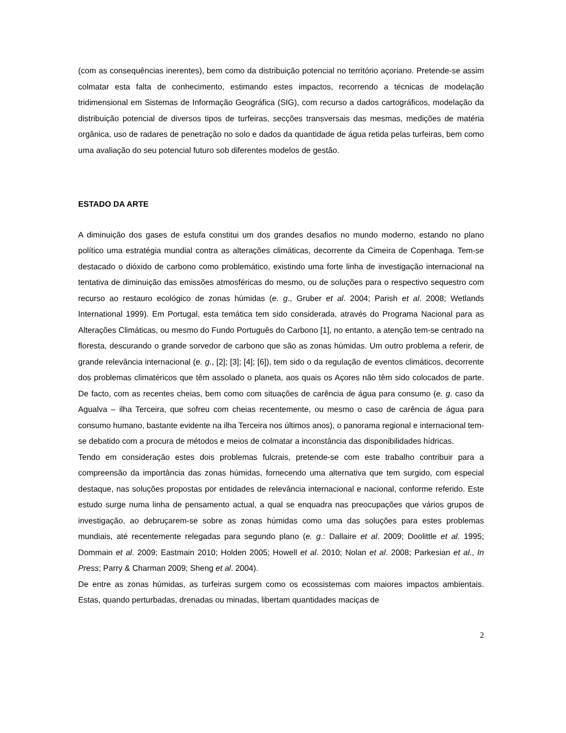(com as consequências inerentes), bem como da distribuição potencial no território açoriano. Pretende-se assim colmatar esta falta de conhecimento, estimando estes impactos, recorrendo a técnicas de modelação tridimensional em Sistemas de Informação Geográfica (SIG), com recurso a dados cartográficos, modelação da distribuição potencial de diversos tipos de turfeiras, secções transversais das mesmas, medições de matéria orgânica, uso de radares de penetração no solo e dados da quantidade de água retida pelas turfeiras, bem como uma avaliação do seu potencial futuro sob diferentes modelos de gestão.
ESTADO DA ARTE
A diminuição dos gases de estufa constitui um dos grandes desafios no mundo moderno, estando no plano político uma estratégia mundial contra as alterações climáticas, decorrente da Cimeira de Copenhaga. Tem-se destacado o dióxido de carbono como problemático, existindo uma forte linha de investigação internacional na tentativa de diminuição das emissões atmosféricas do mesmo, ou de soluções para o respectivo sequestro com recurso ao restauro ecológico de zonas húmidas (e. g., Gruber et al. 2004; Parish et al. 2008; Wetlands International 1999). Em Portugal, esta temática tem sido considerada, através do Programa Nacional para as Alterações Climáticas, ou mesmo do Fundo Português do Carbono [1], no entanto, a atenção tem-se centrado na floresta, descurando o grande sorvedor de carbono que são as zonas húmidas. Um outro problema a referir, de grande relevância internacional (e. g., [2]; [3]; [4]; [6]), tem sido o da regulação de eventos climáticos, decorrente dos problemas climatéricos que têm assolado o planeta, aos quais os Açores não têm sido colocados de parte. De facto, com as recentes cheias, bem como com situações de carência de água para consumo (e. g. caso da Agualva – ilha Terceira, que sofreu com cheias recentemente, ou mesmo o caso de carência de água para consumo humano, bastante evidente na ilha Terceira nos últimos anos), o panorama regional e internacional tem-se debatido com a procura de métodos e meios de colmatar a inconstância das disponibilidades hídricas.
Tendo em consideração estes dois problemas fulcrais, pretende-se com este trabalho contribuir para a compreensão da importância das zonas húmidas, fornecendo uma alternativa que tem surgido, com especial destaque, nas soluções propostas por entidades de relevância internacional e nacional, conforme referido. Este estudo surge numa linha de pensamento actual, a qual se enquadra nas preocupações que vários grupos de investigação, ao debruçarem-se sobre as zonas húmidas como uma das soluções para estes problemas mundiais, até recentemente relegadas para segundo plano (e. g.: Dallaire et al. 2009; Doolittle et al. 1995; Dommain et al. 2009; Eastmain 2010; Holden 2005; Howell et al. 2010; Nolan et al. 2008; Parkesian et al., In Press; Parry & Charman 2009; Sheng et al. 2004).
De entre as zonas húmidas, as turfeiras surgem como os ecossistemas com maiores impactos ambientais. Estas, quando perturbadas, drenadas ou minadas, libertam quantidades maciças de
2